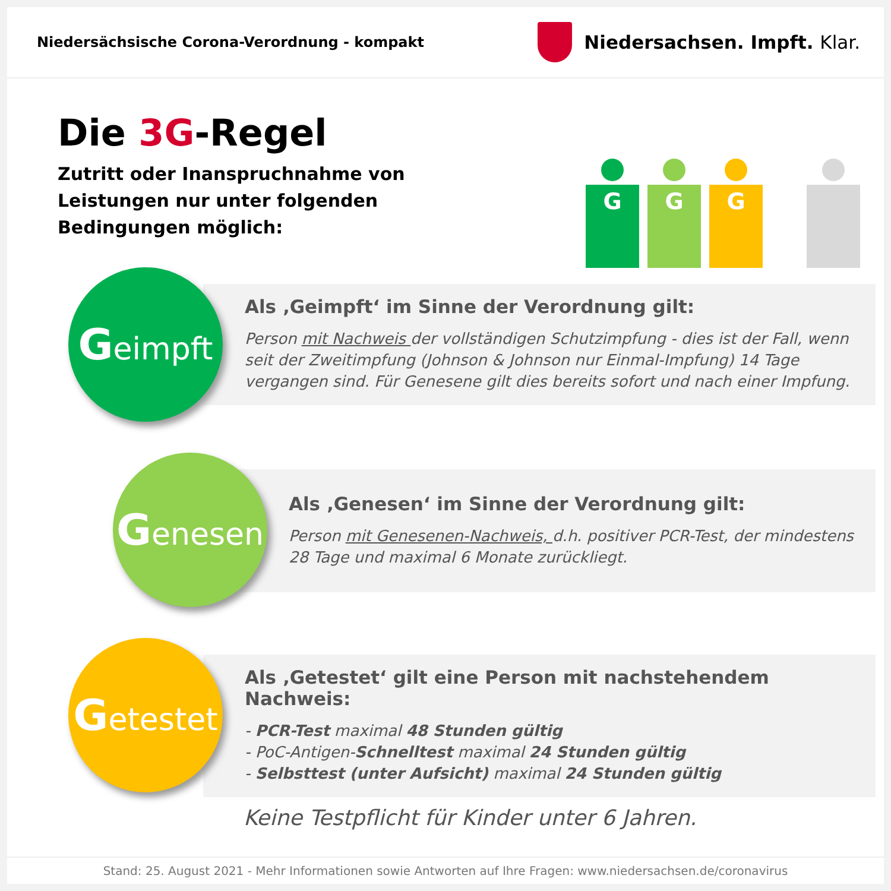Niedersächsische Corona-Verordnung - kompakt
Niedersachsen. Impft. Klar.
Die 3G-Regel
Zutritt oder Inanspruchnahme von Leistungen nur unter folgenden Bedingungen möglich:
G G G
Als ‚Geimpft‘ im Sinne der Verordnung gilt:
Person mit Nachweis der vollständigen Schutzimpfung - dies ist der Fall, wenn seit der Zweitimpfung (Johnson & Johnson nur Einmal-Impfung) 14 Tage vergangen sind. Für Genesene gilt dies bereits sofort und nach einer Impfung.
Geimpft
Als ‚Genesen‘ im Sinne der Verordnung gilt:
Person mit Genesenen-Nachweis, d.h. positiver PCR-Test, der mindestens 28 Tage und maximal 6 Monate zurückliegt.
Genesen
Als ‚Getestet‘ gilt eine Person mit nachstehendem Nachweis:
- PCR-Test maximal 48 Stunden gültig
- PoC-Antigen-Schnelltest maximal 24 Stunden gültig
- Selbsttest (unter Aufsicht) maximal 24 Stunden gültig
Keine Testpflicht für Kinder unter 6 Jahren.
Getestet
Stand: 25. August 2021 - Mehr Informationen sowie Antworten auf Ihre Fragen: www.niedersachsen.de/coronavirus